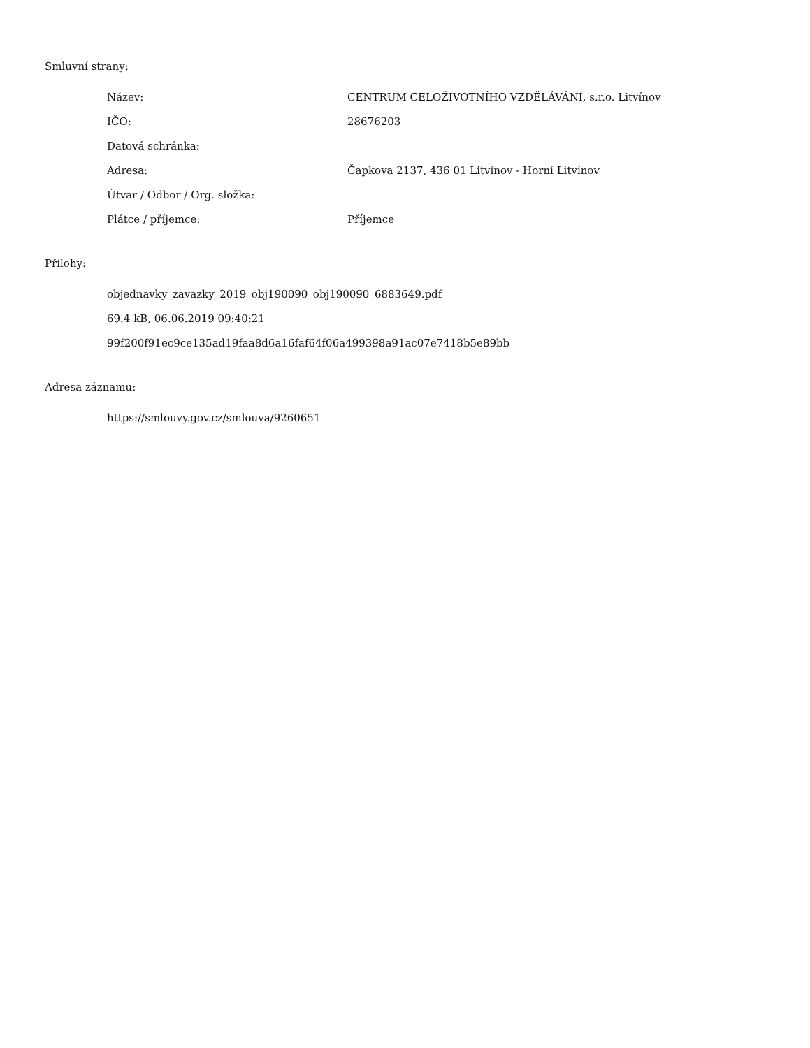Smluvní strany:
| Název: | CENTRUM CELOŽIVOTNÍHO VZDĚLÁVÁNÍ, s.r.o. Litvínov |
| IČO: | 28676203 |
| Datová schránka: | |
| Adresa: | Čapkova 2137, 436 01 Litvínov - Horní Litvínov |
| Útvar / Odbor / Org. složka: | |
| Plátce / příjemce: | Příjemce |
Přílohy:
objednavky_zavazky_2019_obj190090_obj190090_6883649.pdf
69.4 kB, 06.06.2019 09:40:21
99f200f91ec9ce135ad19faa8d6a16faf64f06a499398a91ac07e7418b5e89bb
Adresa záznamu:
https://smlouvy.gov.cz/smlouva/9260651